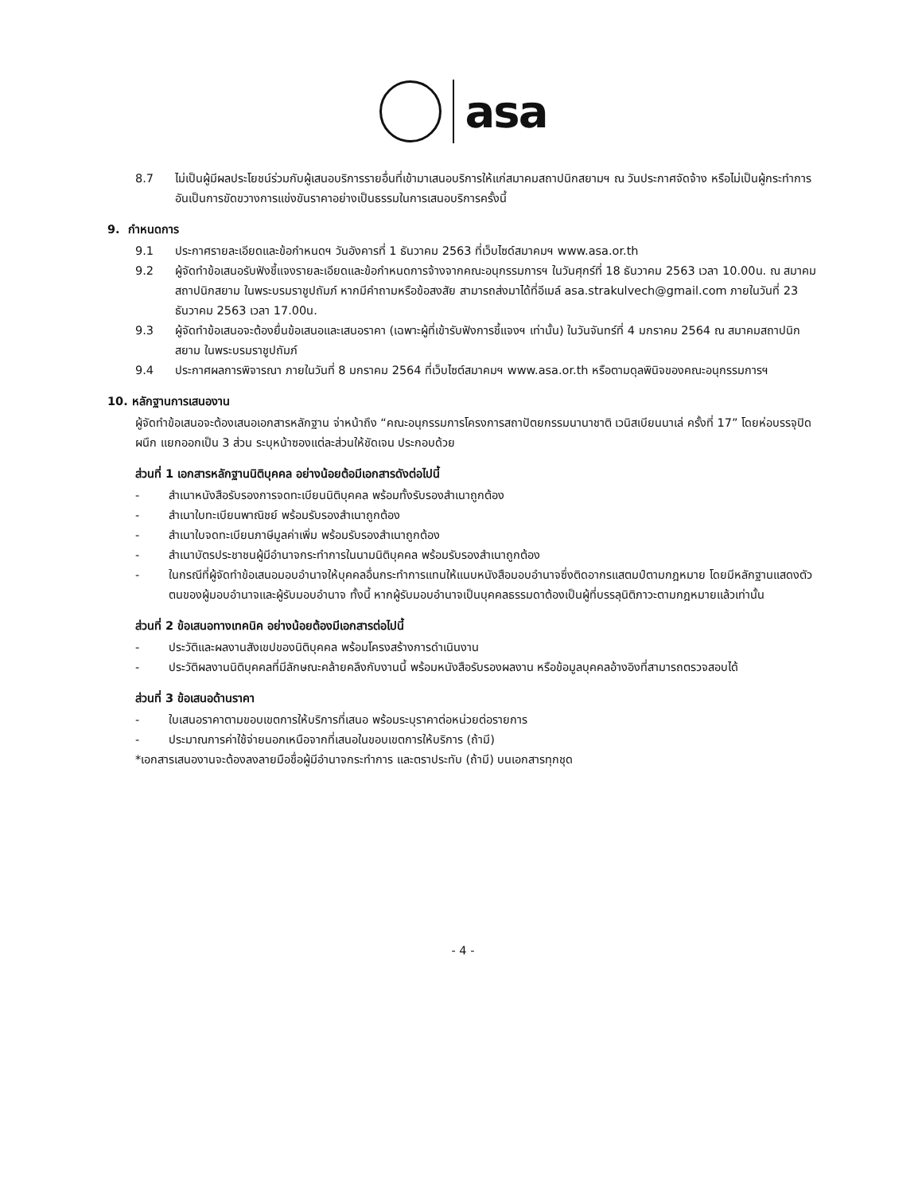asa
8.7 ไม่เป็นผู้มีผลประโยชน์ร่วมกับผู้เสนอบริการรายอื่นที่เข้ามาเสนอบริการให้แก่สมาคมสถาปนิกสยามฯ ณ วันประกาศจัดจ้าง หรือไม่เป็นผู้กระทำการอันเป็นการขัดขวางการแข่งขันราคาอย่างเป็นธรรมในการเสนอบริการครั้งนี้
9. กำหนดการ
9.1 ประกาศรายละเอียดและข้อกำหนดฯ วันอังคารที่ 1 ธันวาคม 2563 ที่เว็บไซด์สมาคมฯ www.asa.or.th
9.2 ผู้จัดทำข้อเสนอรับฟังชี้แจงรายละเอียดและข้อกำหนดการจ้างจากคณะอนุกรรมการฯ ในวันศุกร์ที่ 18 ธันวาคม 2563 เวลา 10.00น. ณ สมาคมสถาปนิกสยาม ในพระบรมราชูปถัมภ์ หากมีคำถามหรือข้อสงสัย สามารถส่งมาได้ที่อีเมล์ asa.strakulvech@gmail.com ภายในวันที่ 23 ธันวาคม 2563 เวลา 17.00น.
9.3 ผู้จัดทำข้อเสนอจะต้องยื่นข้อเสนอและเสนอราคา (เฉพาะผู้ที่เข้ารับฟังการชี้แจงฯ เท่านั้น) ในวันจันทร์ที่ 4 มกราคม 2564 ณ สมาคมสถาปนิกสยาม ในพระบรมราชูปถัมภ์
9.4 ประกาศผลการพิจารณา ภายในวันที่ 8 มกราคม 2564 ที่เว็บไซต์สมาคมฯ www.asa.or.th หรือตามดุลพินิจของคณะอนุกรรมการฯ
10. หลักฐานการเสนองาน
ผู้จัดทำข้อเสนอจะต้องเสนอเอกสารหลักฐาน จ่าหน้าถึง “คณะอนุกรรมการโครงการสถาปัตยกรรมนานาชาติ เวนิสเบียนนาเล่ ครั้งที่ 17” โดยห่อบรรจุปิดผนึก แยกออกเป็น 3 ส่วน ระบุหน้าซองแต่ละส่วนให้ชัดเจน ประกอบด้วย
ส่วนที่ 1 เอกสารหลักฐานนิติบุคคล อย่างน้อยต้อมีเอกสารดังต่อไปนี้
- สำเนาหนังสือรับรองการจดทะเบียนนิติบุคคล พร้อมทั้งรับรองสำเนาถูกต้อง
- สำเนาใบทะเบียนพาณิชย์ พร้อมรับรองสำเนาถูกต้อง
- สำเนาใบจดทะเบียนภาษีมูลค่าเพิ่ม พร้อมรับรองสำเนาถูกต้อง
- สำเนาบัตรประชาชนผู้มีอำนาจกระทำการในนามนิติบุคคล พร้อมรับรองสำเนาถูกต้อง
- ในกรณีที่ผู้จัดทำข้อเสนอมอบอำนาจให้บุคคลอื่นกระทำการแทนให้แนบหนังสือมอบอำนาจซึ่งติดอากรแสตมป์ตามกฎหมาย โดยมีหลักฐานแสดงตัวตนของผู้มอบอำนาจและผู้รับมอบอำนาจ ทั้งนี้ หากผู้รับมอบอำนาจเป็นบุคคลธรรมดาต้องเป็นผู้ที่บรรลุนิติภาวะตามกฎหมายแล้วเท่านั้น
ส่วนที่ 2 ข้อเสนอทางเทคนิค อย่างน้อยต้องมีเอกสารต่อไปนี้
- ประวัติและผลงานสังเขปของนิติบุคคล พร้อมโครงสร้างการดำเนินงาน
- ประวัติผลงานนิติบุคคลที่มีลักษณะคล้ายคลึงกับงานนี้ พร้อมหนังสือรับรองผลงาน หรือข้อมูลบุคคลอ้างอิงที่สามารถตรวจสอบได้
ส่วนที่ 3 ข้อเสนอด้านราคา
- ใบเสนอราคาตามขอบเขตการให้บริการที่เสนอ พร้อมระบุราคาต่อหน่วยต่อรายการ
- ประมาณการค่าใช้จ่ายนอกเหนือจากที่เสนอในขอบเขตการให้บริการ (ถ้ามี)
*เอกสารเสนองานจะต้องลงลายมือชื่อผู้มีอำนาจกระทำการ และตราประทับ (ถ้ามี) บนเอกสารทุกชุด
- 4 -